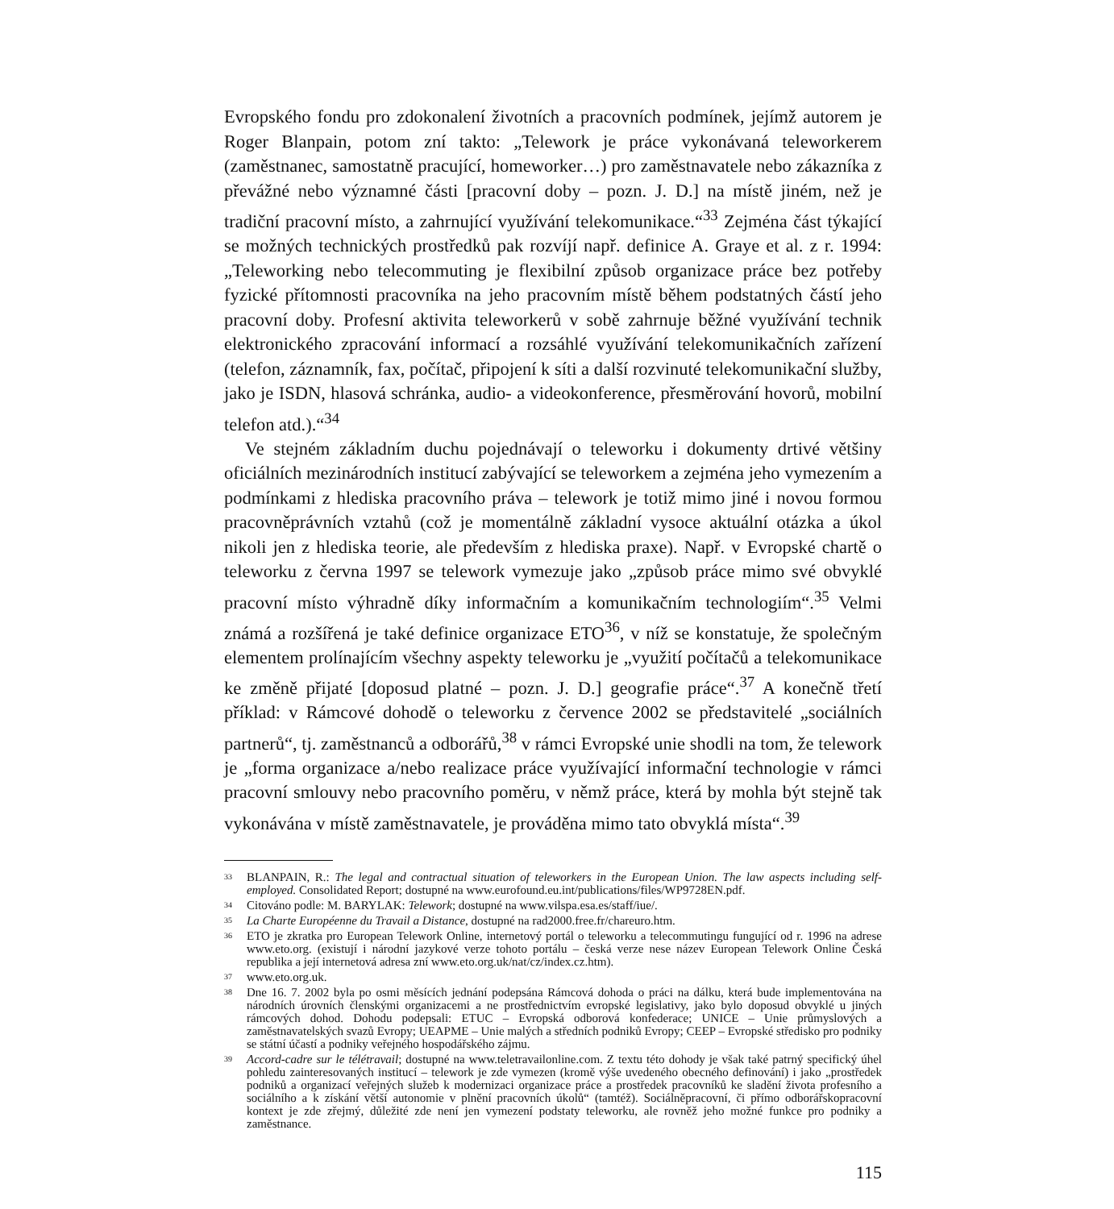Evropského fondu pro zdokonalení životních a pracovních podmínek, jejímž autorem je Roger Blanpain, potom zní takto: „Telework je práce vykonávaná teleworkerem (zaměstnanec, samostatně pracující, homeworker…) pro zaměstnavatele nebo zákazníka z převážné nebo významné části [pracovní doby – pozn. J. D.] na místě jiném, než je tradiční pracovní místo, a zahrnující využívání telekomunikace.“<sup>33</sup> Zejména část týkající se možných technických prostředků pak rozvíjí např. definice A. Graye et al. z r. 1994: „Teleworking nebo telecommuting je flexibilní způsob organizace práce bez potřeby fyzické přítomnosti pracovníka na jeho pracovním místě během podstatných částí jeho pracovní doby. Profesní aktivita teleworkerů v sobě zahrnuje běžné využívání technik elektronického zpracování informací a rozsáhlé využívání telekomunikačních zařízení (telefon, záznamník, fax, počítač, připojení k síti a další rozvinuté telekomunikační služby, jako je ISDN, hlasová schránka, audio- a videokonference, přesměrování hovorů, mobilní telefon atd.).“<sup>34</sup>
Ve stejném základním duchu pojednávají o teleworku i dokumenty drtivé většiny oficiálních mezinárodních institucí zabývající se teleworkem a zejména jeho vymezením a podmínkami z hlediska pracovního práva – telework je totiž mimo jiné i novou formou pracovněprávních vztahů (což je momentálně základní vysoce aktuální otázka a úkol nikoli jen z hlediska teorie, ale především z hlediska praxe). Např. v Evropské chartě o teleworku z června 1997 se telework vymezuje jako „způsob práce mimo své obvyklé pracovní místo výhradně díky informačním a komunikačním technologiím“.<sup>35</sup> Velmi známá a rozšířená je také definice organizace ETO<sup>36</sup>, v níž se konstatuje, že společným elementem prolínajícím všechny aspekty teleworku je „využití počítačů a telekomunikace ke změně přijaté [doposud platné – pozn. J. D.] geografie práce“.<sup>37</sup> A konečně třetí příklad: v Rámcové dohodě o teleworku z července 2002 se představitelé „sociálních partnerů“, tj. zaměstnanců a odborářů,<sup>38</sup> v rámci Evropské unie shodli na tom, že telework je „forma organizace a/nebo realizace práce využívající informační technologie v rámci pracovní smlouvy nebo pracovního poměru, v němž práce, která by mohla být stejně tak vykonávána v místě zaměstnavatele, je prováděna mimo tato obvyklá místa“.<sup>39</sup>
33
BLANPAIN, R.: The legal and contractual situation of teleworkers in the European Union. The law aspects including self-employed. Consolidated Report; dostupné na www.eurofound.eu.int/publications/files/WP9728EN.pdf.
34
Citováno podle: M. BARYLAK: Telework; dostupné na www.vilspa.esa.es/staff/iue/.
35
La Charte Européenne du Travail a Distance, dostupné na rad2000.free.fr/chareuro.htm.
36
ETO je zkratka pro European Telework Online, internetový portál o teleworku a telecommutingu fungující od r. 1996 na adrese www.eto.org. (existují i národní jazykové verze tohoto portálu – česká verze nese název European Telework Online Česká republika a její internetová adresa zní www.eto.org.uk/nat/cz/index.cz.htm).
37
www.eto.org.uk.
38
Dne 16. 7. 2002 byla po osmi měsících jednání podepsána Rámcová dohoda o práci na dálku, která bude implementována na národních úrovních členskými organizacemi a ne prostřednictvím evropské legislativy, jako bylo doposud obvyklé u jiných rámcových dohod. Dohodu podepsali: ETUC – Evropská odborová konfederace; UNICE – Unie průmyslových a zaměstnavatelských svazů Evropy; UEAPME – Unie malých a středních podniků Evropy; CEEP – Evropské středisko pro podniky se státní účastí a podniky veřejného hospodářského zájmu.
39
Accord-cadre sur le télétravail; dostupné na www.teletravailonline.com. Z textu této dohody je však také patrný specifický úhel pohledu zainteresovaných institucí – telework je zde vymezen (kromě výše uvedeného obecného definování) i jako „prostředek podniků a organizací veřejných služeb k modernizaci organizace práce a prostředek pracovníků ke sladění života profesního a sociálního a k získání větší autonomie v plnění pracovních úkolů“ (tamtéž). Sociálněpracovní, či přímo odborářskopracovní kontext je zde zřejmý, důležité zde není jen vymezení podstaty teleworku, ale rovněž jeho možné funkce pro podniky a zaměstnance.
115